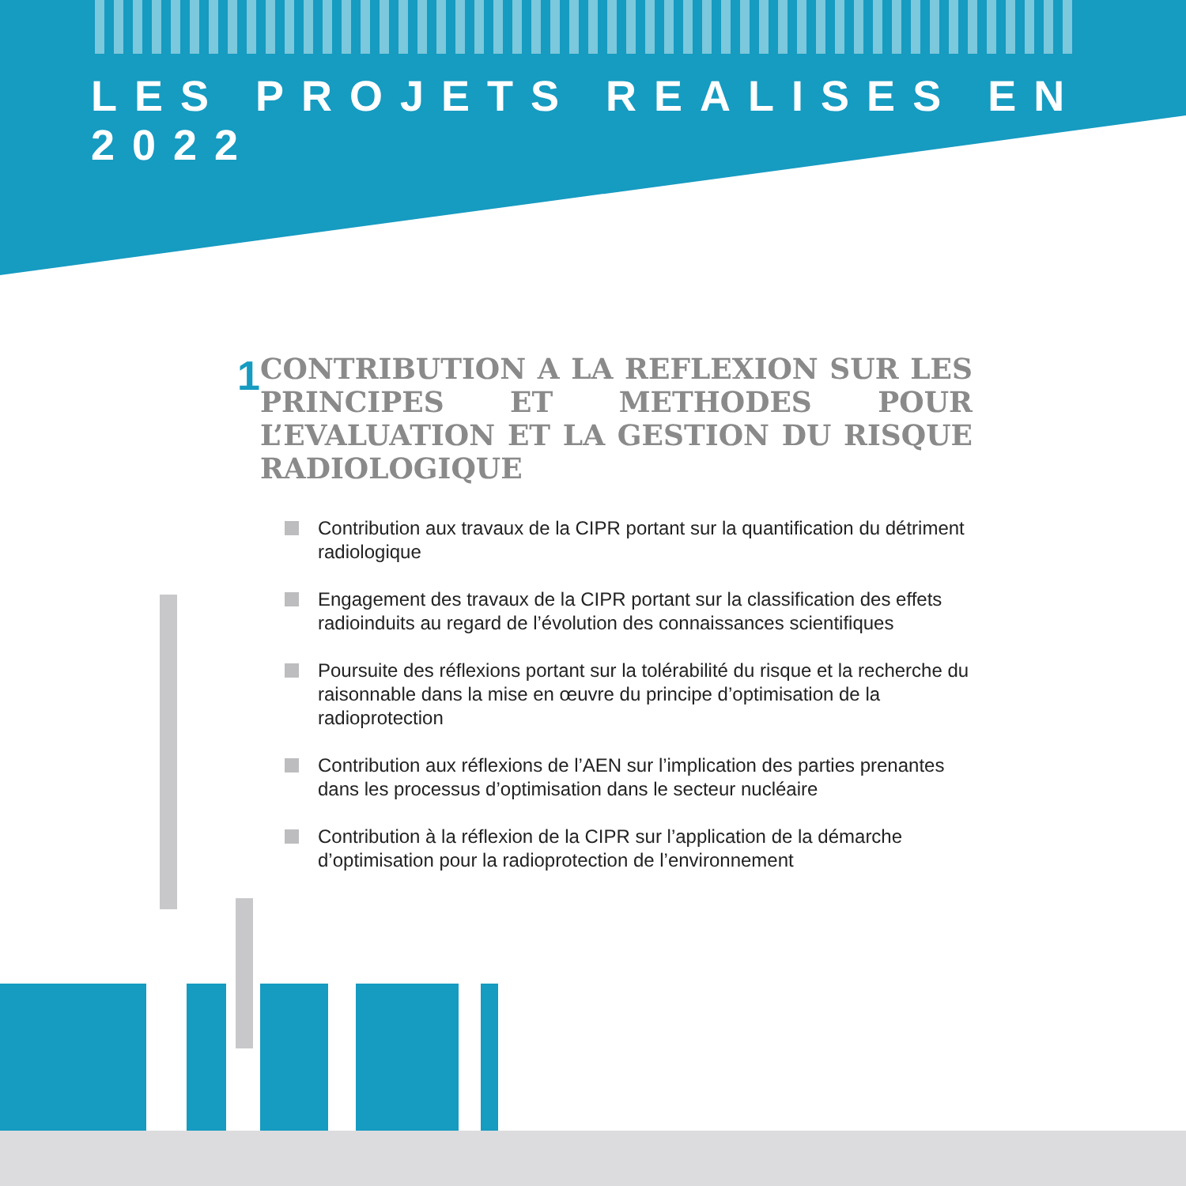LES PROJETS REALISES EN 2022
1
CONTRIBUTION A LA REFLEXION SUR LES PRINCIPES ET METHODES POUR L’EVALUATION ET LA GESTION DU RISQUE RADIOLOGIQUE
Contribution aux travaux de la CIPR portant sur la quantification du détriment radiologique
Engagement des travaux de la CIPR portant sur la classification des effets radioinduits au regard de l’évolution des connaissances scientifiques
Poursuite des réflexions portant sur la tolérabilité du risque et la recherche du raisonnable dans la mise en œuvre du principe d’optimisation de la radioprotection
Contribution aux réflexions de l’AEN sur l’implication des parties prenantes dans les processus d’optimisation dans le secteur nucléaire
Contribution à la réflexion de la CIPR sur l’application de la démarche d’optimisation pour la radioprotection de l’environnement